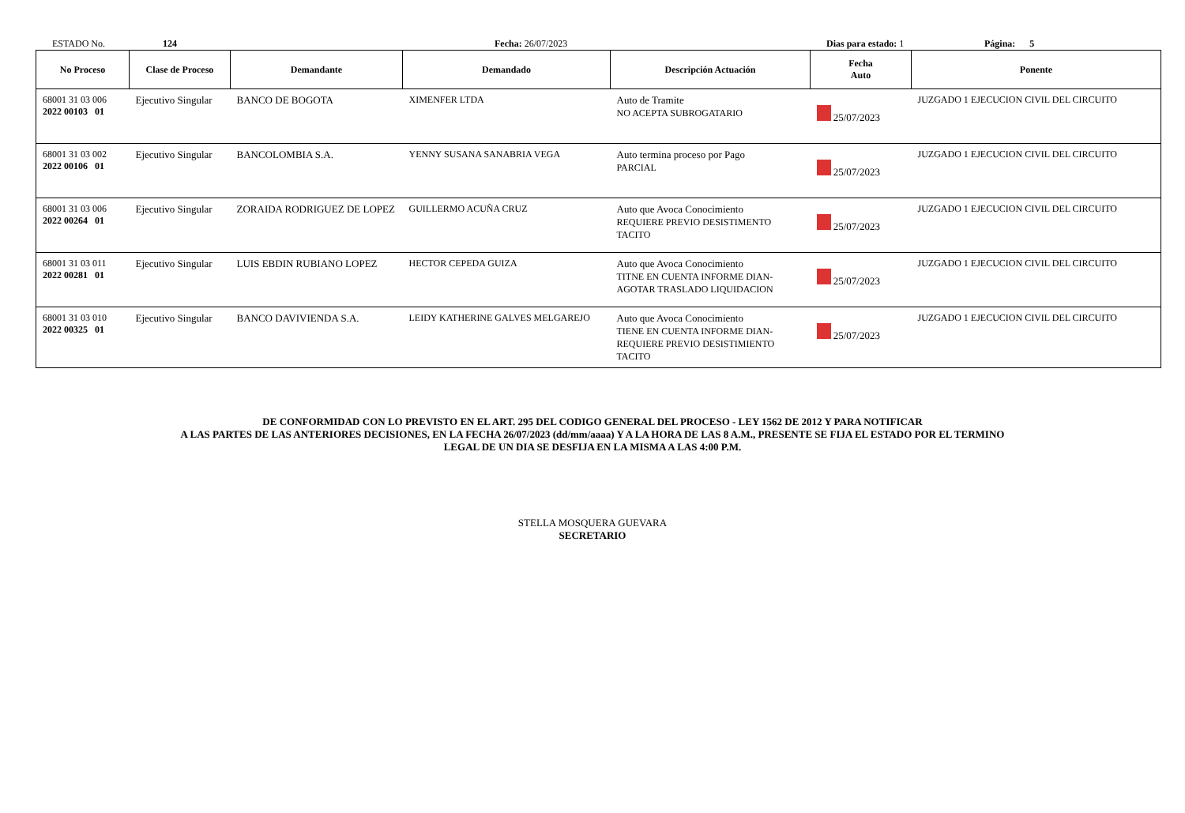ESTADO No. 124 Fecha: 26/07/2023 Dias para estado: 1 Página: 5
| No Proceso | Clase de Proceso | Demandante | Demandado | Descripción Actuación | Fecha Auto | Ponente |
| --- | --- | --- | --- | --- | --- | --- |
| 68001 31 03 006 2022 00103 01 | Ejecutivo Singular | BANCO DE BOGOTA | XIMENFER LTDA | Auto de Tramite NO ACEPTA SUBROGATARIO | 25/07/2023 | JUZGADO 1 EJECUCION CIVIL DEL CIRCUITO |
| 68001 31 03 002 2022 00106 01 | Ejecutivo Singular | BANCOLOMBIA S.A. | YENNY SUSANA SANABRIA VEGA | Auto termina proceso por Pago PARCIAL | 25/07/2023 | JUZGADO 1 EJECUCION CIVIL DEL CIRCUITO |
| 68001 31 03 006 2022 00264 01 | Ejecutivo Singular | ZORAIDA RODRIGUEZ DE LOPEZ | GUILLERMO ACUÑA CRUZ | Auto que Avoca Conocimiento REQUIERE PREVIO DESISTIMENTO TACITO | 25/07/2023 | JUZGADO 1 EJECUCION CIVIL DEL CIRCUITO |
| 68001 31 03 011 2022 00281 01 | Ejecutivo Singular | LUIS EBDIN RUBIANO LOPEZ | HECTOR CEPEDA GUIZA | Auto que Avoca Conocimiento TITNE EN CUENTA INFORME DIAN- AGOTAR TRASLADO LIQUIDACION | 25/07/2023 | JUZGADO 1 EJECUCION CIVIL DEL CIRCUITO |
| 68001 31 03 010 2022 00325 01 | Ejecutivo Singular | BANCO DAVIVIENDA S.A. | LEIDY KATHERINE GALVES MELGAREJO | Auto que Avoca Conocimiento TIENE EN CUENTA INFORME DIAN- REQUIERE PREVIO DESISTIMIENTO TACITO | 25/07/2023 | JUZGADO 1 EJECUCION CIVIL DEL CIRCUITO |
DE CONFORMIDAD CON LO PREVISTO EN EL ART. 295 DEL CODIGO GENERAL DEL PROCESO - LEY 1562 DE 2012 Y PARA NOTIFICAR
A LAS PARTES DE LAS ANTERIORES DECISIONES, EN LA FECHA 26/07/2023 (dd/mm/aaaa) Y A LA HORA DE LAS 8 A.M., PRESENTE SE FIJA EL ESTADO POR EL TERMINO
LEGAL DE UN DIA SE DESFIJA EN LA MISMA A LAS 4:00 P.M.
STELLA MOSQUERA GUEVARA
SECRETARIO